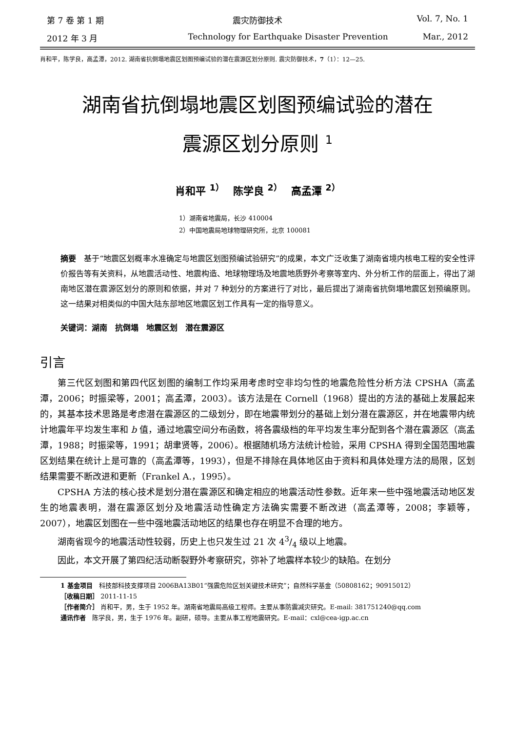第 7 卷 第 1 期 震灾防御技术 Vol. 7, No. 1
2012 年 3 月 Technology for Earthquake Disaster Prevention Mar., 2012
肖和平，陈学良，高孟潭，2012. 湖南省抗倒塌地震区划图预编试验的潜在震源区划分原则. 震灾防御技术，7（1）：12—25.
湖南省抗倒塌地震区划图预编试验的潜在
震源区划分原则 <sup>1</sup>
肖和平 <sup>1）</sup>　 陈学良 <sup>2）</sup>　 高孟潭 <sup>2）</sup>
1）湖南省地震局，长沙 410004
2）中国地震局地球物理研究所，北京 100081
摘要　基于“地震区划概率水准确定与地震区划图预编试验研究”的成果，本文广泛收集了湖南省境内核电工程的安全性评价报告等有关资料，从地震活动性、地震构造、地球物理场及地震地质野外考察等室内、外分析工作的层面上，得出了湖南地区潜在震源区划分的原则和依据，并对 7 种划分的方案进行了对比，最后提出了湖南省抗倒塌地震区划预编原则。这一结果对相类似的中国大陆东部地区地震区划工作具有一定的指导意义。
关键词：湖南　抗倒塌　地震区划　潜在震源区
引言
第三代区划图和第四代区划图的编制工作均采用考虑时空非均匀性的地震危险性分析方法 CPSHA（高孟潭，2006；时振梁等，2001；高孟潭，2003）。该方法是在 Cornell（1968）提出的方法的基础上发展起来的，其基本技术思路是考虑潜在震源区的二级划分，即在地震带划分的基础上划分潜在震源区，并在地震带内统计地震年平均发生率和 b 值，通过地震空间分布函数，将各震级档的年平均发生率分配到各个潜在震源区（高孟潭，1988；时振梁等，1991；胡聿贤等，2006）。根据随机场方法统计检验，采用 CPSHA 得到全国范围地震区划结果在统计上是可靠的（高孟潭等，1993），但是不排除在具体地区由于资料和具体处理方法的局限，区划结果需要不断改进和更新（Frankel A.，1995）。
CPSHA 方法的核心技术是划分潜在震源区和确定相应的地震活动性参数。近年来一些中强地震活动地区发生的地震表明，潜在震源区划分及地震活动性确定方法确实需要不断改进（高孟潭等，2008；李颖等，2007），地震区划图在一些中强地震活动地区的结果也存在明显不合理的地方。
湖南省现今的地震活动性较弱，历史上也只发生过 21 次 43/4 级以上地震。
因此，本文开展了第四纪活动断裂野外考察研究，弥补了地震样本较少的缺陷。在划分
1 基金项目　科技部科技支撑项目 2006BA13B01“强震危险区划关键技术研究”；自然科学基金（50808162；90915012）
［收稿日期］ 2011-11-15
［作者简介］ 肖和平，男，生于 1952 年。湖南省地震局高级工程师。主要从事防震减灾研究。E-mail: 381751240@qq.com
通讯作者　陈学良，男，生于 1976 年。副研，硕导。主要从事工程地震研究。E-mail：cxl@cea-igp.ac.cn